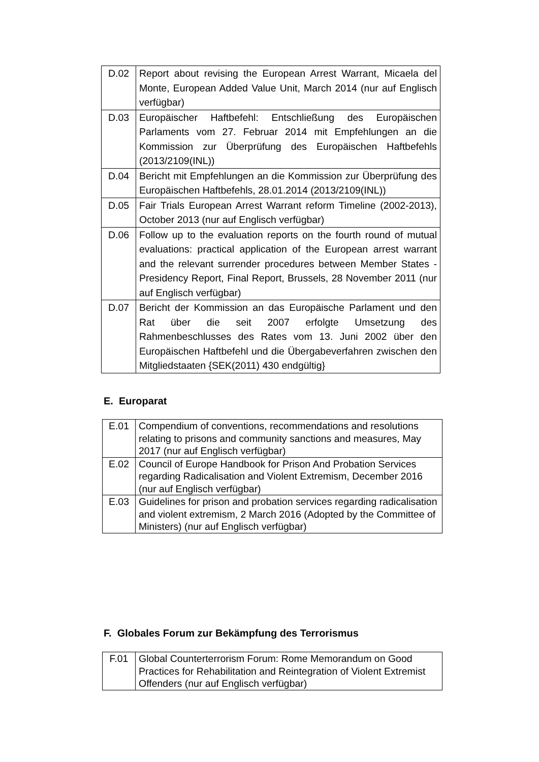| D.02 | Report about revising the European Arrest Warrant, Micaela del Monte, European Added Value Unit, March 2014 (nur auf Englisch verfügbar) |
| D.03 | Europäischer Haftbefehl: Entschließung des Europäischen Parlaments vom 27. Februar 2014 mit Empfehlungen an die Kommission zur Überprüfung des Europäischen Haftbefehls (2013/2109(INL)) |
| D.04 | Bericht mit Empfehlungen an die Kommission zur Überprüfung des Europäischen Haftbefehls, 28.01.2014 (2013/2109(INL)) |
| D.05 | Fair Trials European Arrest Warrant reform Timeline (2002-2013), October 2013 (nur auf Englisch verfügbar) |
| D.06 | Follow up to the evaluation reports on the fourth round of mutual evaluations: practical application of the European arrest warrant and the relevant surrender procedures between Member States - Presidency Report, Final Report, Brussels, 28 November 2011 (nur auf Englisch verfügbar) |
| D.07 | Bericht der Kommission an das Europäische Parlament und den Rat über die seit 2007 erfolgte Umsetzung des Rahmenbeschlusses des Rates vom 13. Juni 2002 über den Europäischen Haftbefehl und die Übergabeverfahren zwischen den Mitgliedstaaten {SEK(2011) 430 endgültig} |
E. Europarat
| E.01 | Compendium of conventions, recommendations and resolutions relating to prisons and community sanctions and measures, May 2017 (nur auf Englisch verfügbar) |
| E.02 | Council of Europe Handbook for Prison And Probation Services regarding Radicalisation and Violent Extremism, December 2016 (nur auf Englisch verfügbar) |
| E.03 | Guidelines for prison and probation services regarding radicalisation and violent extremism, 2 March 2016 (Adopted by the Committee of Ministers) (nur auf Englisch verfügbar) |
F. Globales Forum zur Bekämpfung des Terrorismus
| F.01 | Global Counterterrorism Forum: Rome Memorandum on Good Practices for Rehabilitation and Reintegration of Violent Extremist Offenders (nur auf Englisch verfügbar) |